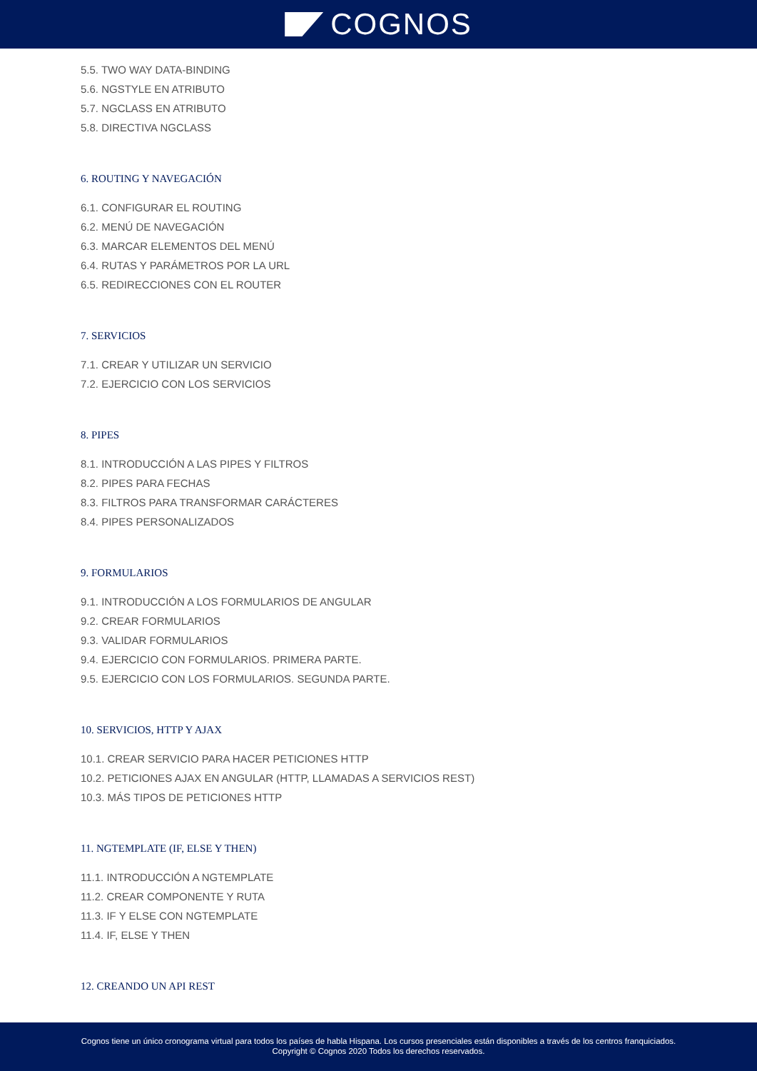COGNOS
5.5. TWO WAY DATA-BINDING
5.6. NGSTYLE EN ATRIBUTO
5.7. NGCLASS EN ATRIBUTO
5.8. DIRECTIVA NGCLASS
6. ROUTING Y NAVEGACIÓN
6.1. CONFIGURAR EL ROUTING
6.2. MENÚ DE NAVEGACIÓN
6.3. MARCAR ELEMENTOS DEL MENÚ
6.4. RUTAS Y PARÁMETROS POR LA URL
6.5. REDIRECCIONES CON EL ROUTER
7. SERVICIOS
7.1. CREAR Y UTILIZAR UN SERVICIO
7.2. EJERCICIO CON LOS SERVICIOS
8. PIPES
8.1. INTRODUCCIÓN A LAS PIPES Y FILTROS
8.2. PIPES PARA FECHAS
8.3. FILTROS PARA TRANSFORMAR CARÁCTERES
8.4. PIPES PERSONALIZADOS
9. FORMULARIOS
9.1. INTRODUCCIÓN A LOS FORMULARIOS DE ANGULAR
9.2. CREAR FORMULARIOS
9.3. VALIDAR FORMULARIOS
9.4. EJERCICIO CON FORMULARIOS. PRIMERA PARTE.
9.5. EJERCICIO CON LOS FORMULARIOS. SEGUNDA PARTE.
10. SERVICIOS, HTTP Y AJAX
10.1. CREAR SERVICIO PARA HACER PETICIONES HTTP
10.2. PETICIONES AJAX EN ANGULAR (HTTP, LLAMADAS A SERVICIOS REST)
10.3. MÁS TIPOS DE PETICIONES HTTP
11. NGTEMPLATE (IF, ELSE Y THEN)
11.1. INTRODUCCIÓN A NGTEMPLATE
11.2. CREAR COMPONENTE Y RUTA
11.3. IF Y ELSE CON NGTEMPLATE
11.4. IF, ELSE Y THEN
12. CREANDO UN API REST
Cognos tiene un único cronograma virtual para todos los países de habla Hispana. Los cursos presenciales están disponibles a través de los centros franquiciados.
Copyright © Cognos 2020 Todos los derechos reservados.